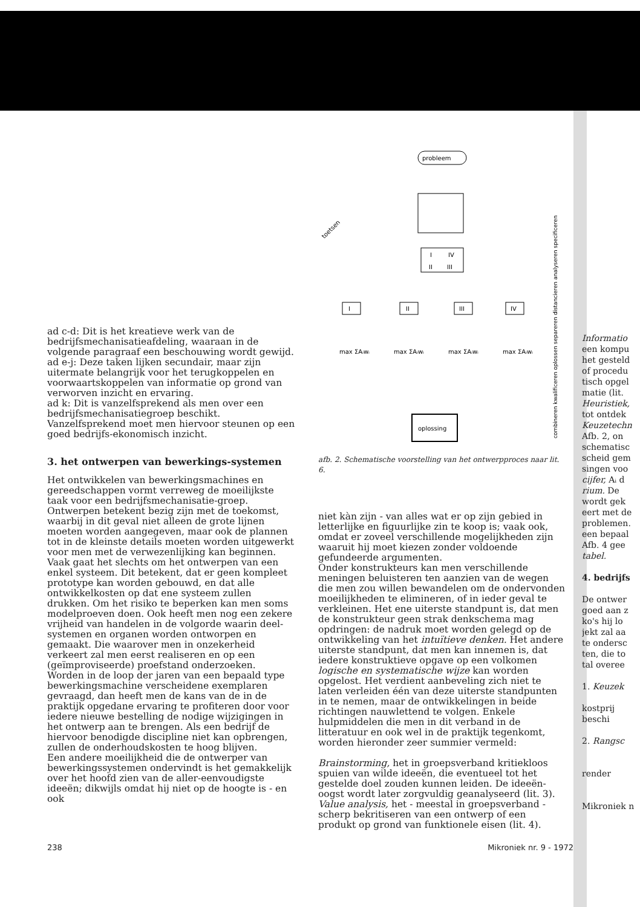ad c-d: Dit is het kreatieve werk van de bedrijfsmechanisatieafdeling, waaraan in de volgende paragraaf een beschouwing wordt gewijd.
ad e-j: Deze taken lijken secundair, maar zijn uitermate belangrijk voor het terugkoppelen en voorwaartskoppelen van informatie op grond van verworven inzicht en ervaring.
ad k: Dit is vanzelfsprekend als men over een bedrijfsmechanisatiegroep beschikt. Vanzelfsprekend moet men hiervoor steunen op een goed bedrijfs-ekonomisch inzicht.
3. het ontwerpen van bewerkings-systemen
Het ontwikkelen van bewerkingsmachines en gereedschappen vormt verreweg de moeilijkste taak voor een bedrijfsmechanisatie-groep. Ontwerpen betekent bezig zijn met de toekomst, waarbij in dit geval niet alleen de grote lijnen moeten worden aangegeven, maar ook de plannen tot in de kleinste details moeten worden uitgewerkt voor men met de verwezenlijking kan beginnen. Vaak gaat het slechts om het ontwerpen van een enkel systeem. Dit betekent, dat er geen kompleet prototype kan worden gebouwd, en dat alle ontwikkelkosten op dat ene systeem zullen drukken. Om het risiko te beperken kan men soms modelproeven doen. Ook heeft men nog een zekere vrijheid van handelen in de volgorde waarin deel-systemen en organen worden ontworpen en gemaakt. Die waarover men in onzekerheid verkeert zal men eerst realiseren en op een (geïmproviseerde) proefstand onderzoeken.
Worden in de loop der jaren van een bepaald type bewerkingsmachine verscheidene exemplaren gevraagd, dan heeft men de kans van de in de praktijk opgedane ervaring te profiteren door voor iedere nieuwe bestelling de nodige wijzigingen in het ontwerp aan te brengen. Als een bedrijf de hiervoor benodigde discipline niet kan opbrengen, zullen de onderhoudskosten te hoog blijven.
Een andere moeilijkheid die de ontwerper van bewerkingssystemen ondervindt is het gemakkelijk over het hoofd zien van de aller-eenvoudigste ideeën; dikwijls omdat hij niet op de hoogte is - en ook
probleem
I
IV
II
III
I
II
III
IV
max ΣAᵢwᵢ
max ΣAᵢwᵢ
max ΣAᵢwᵢ
max ΣAᵢwᵢ
oplossing
toetsen
combineren kwalificeren oplossen separeren distancieren analyseren specificeren
afb. 2. Schematische voorstelling van het ontwerpproces naar lit. 6.
niet kàn zijn - van alles wat er op zijn gebied in letterlijke en figuurlijke zin te koop is; vaak ook, omdat er zoveel verschillende mogelijkheden zijn waaruit hij moet kiezen zonder voldoende gefundeerde argumenten.
Onder konstrukteurs kan men verschillende meningen beluisteren ten aanzien van de wegen die men zou willen bewandelen om de ondervonden moeilijkheden te elimineren, of in ieder geval te verkleinen. Het ene uiterste standpunt is, dat men de konstrukteur geen strak denkschema mag opdringen: de nadruk moet worden gelegd op de ontwikkeling van het intuïtieve denken. Het andere uiterste standpunt, dat men kan innemen is, dat iedere konstruktieve opgave op een volkomen logische en systematische wijze kan worden opgelost. Het verdient aanbeveling zich niet te laten verleiden één van deze uiterste standpunten in te nemen, maar de ontwikkelingen in beide richtingen nauwlettend te volgen. Enkele hulpmiddelen die men in dit verband in de litteratuur en ook wel in de praktijk tegenkomt, worden hieronder zeer summier vermeld:
Brainstorming, het in groepsverband kritiekloos spuien van wilde ideeën, die eventueel tot het gestelde doel zouden kunnen leiden. De ideeën-oogst wordt later zorgvuldig geanalyseerd (lit. 3).
Value analysis, het - meestal in groepsverband - scherp bekritiseren van een ontwerp of een produkt op grond van funktionele eisen (lit. 4).
238 Mikroniek nr. 9 - 1972
Informatio
een kompu
het gesteld
of procedu
tisch opgel
matie (lit.
Heuristiek,
tot ontdek
Keuzetechn
Afb. 2, on
schematisc
scheid gem
singen voo
cijfer, Aᵢ d
rium. De
wordt gek
eert met de
problemen.
een bepaal
Afb. 4 gee
tabel.
4. bedrijfs
De ontwer
goed aan z
ko's hij lo
jekt zal aa
te ondersc
ten, die to
tal overee
1. Keuzek
kostprij
beschi
2. Rangsc
render
Mikroniek n